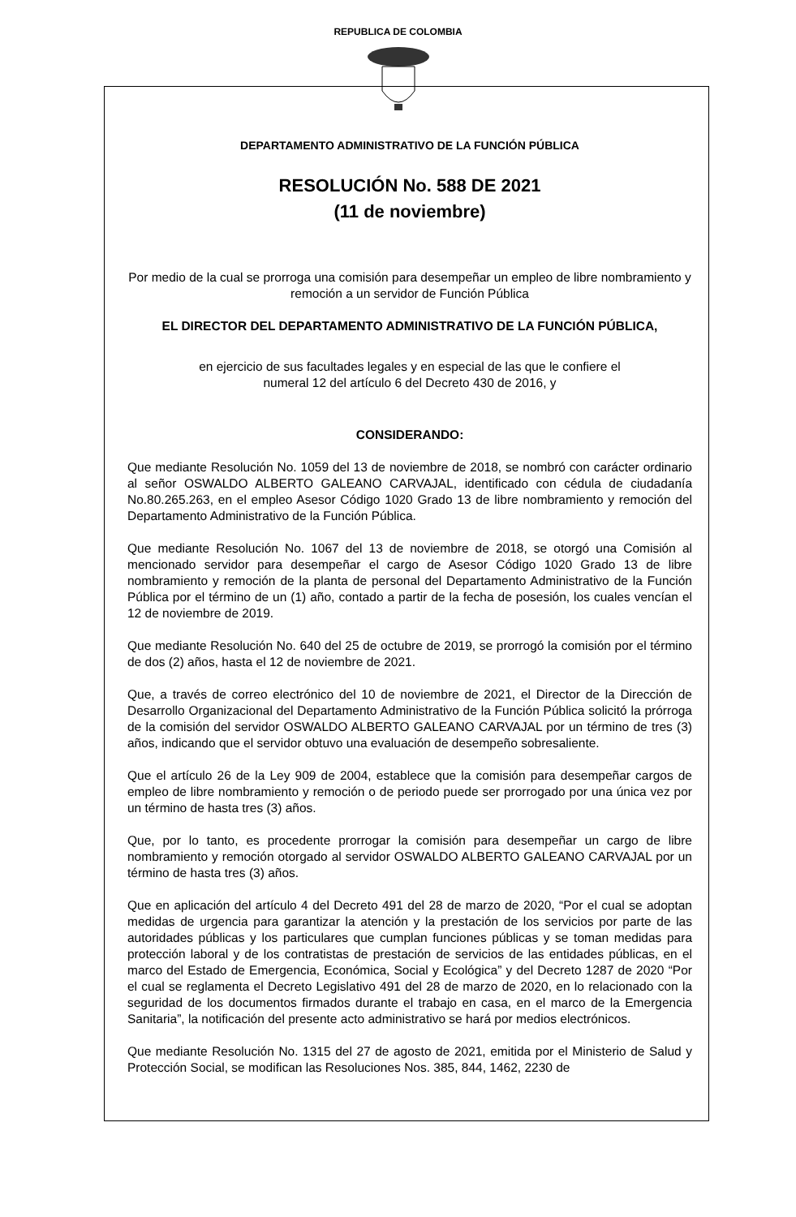REPUBLICA DE COLOMBIA
DEPARTAMENTO ADMINISTRATIVO DE LA FUNCIÓN PÚBLICA
RESOLUCIÓN No. 588 DE 2021
(11 de noviembre)
Por medio de la cual se prorroga una comisión para desempeñar un empleo de libre nombramiento y remoción a un servidor de Función Pública
EL DIRECTOR DEL DEPARTAMENTO ADMINISTRATIVO DE LA FUNCIÓN PÚBLICA,
en ejercicio de sus facultades legales y en especial de las que le confiere el
numeral 12 del artículo 6 del Decreto 430 de 2016, y
CONSIDERANDO:
Que mediante Resolución No. 1059 del 13 de noviembre de 2018, se nombró con carácter ordinario al señor OSWALDO ALBERTO GALEANO CARVAJAL, identificado con cédula de ciudadanía No.80.265.263, en el empleo Asesor Código 1020 Grado 13 de libre nombramiento y remoción del Departamento Administrativo de la Función Pública.
Que mediante Resolución No. 1067 del 13 de noviembre de 2018, se otorgó una Comisión al mencionado servidor para desempeñar el cargo de Asesor Código 1020 Grado 13 de libre nombramiento y remoción de la planta de personal del Departamento Administrativo de la Función Pública por el término de un (1) año, contado a partir de la fecha de posesión, los cuales vencían el 12 de noviembre de 2019.
Que mediante Resolución No. 640 del 25 de octubre de 2019, se prorrogó la comisión por el término de dos (2) años, hasta el 12 de noviembre de 2021.
Que, a través de correo electrónico del 10 de noviembre de 2021, el Director de la Dirección de Desarrollo Organizacional del Departamento Administrativo de la Función Pública solicitó la prórroga de la comisión del servidor OSWALDO ALBERTO GALEANO CARVAJAL por un término de tres (3) años, indicando que el servidor obtuvo una evaluación de desempeño sobresaliente.
Que el artículo 26 de la Ley 909 de 2004, establece que la comisión para desempeñar cargos de empleo de libre nombramiento y remoción o de periodo puede ser prorrogado por una única vez por un término de hasta tres (3) años.
Que, por lo tanto, es procedente prorrogar la comisión para desempeñar un cargo de libre nombramiento y remoción otorgado al servidor OSWALDO ALBERTO GALEANO CARVAJAL por un término de hasta tres (3) años.
Que en aplicación del artículo 4 del Decreto 491 del 28 de marzo de 2020, “Por el cual se adoptan medidas de urgencia para garantizar la atención y la prestación de los servicios por parte de las autoridades públicas y los particulares que cumplan funciones públicas y se toman medidas para protección laboral y de los contratistas de prestación de servicios de las entidades públicas, en el marco del Estado de Emergencia, Económica, Social y Ecológica” y del Decreto 1287 de 2020 “Por el cual se reglamenta el Decreto Legislativo 491 del 28 de marzo de 2020, en lo relacionado con la seguridad de los documentos firmados durante el trabajo en casa, en el marco de la Emergencia Sanitaria”, la notificación del presente acto administrativo se hará por medios electrónicos.
Que mediante Resolución No. 1315 del 27 de agosto de 2021, emitida por el Ministerio de Salud y Protección Social, se modifican las Resoluciones Nos. 385, 844, 1462, 2230 de